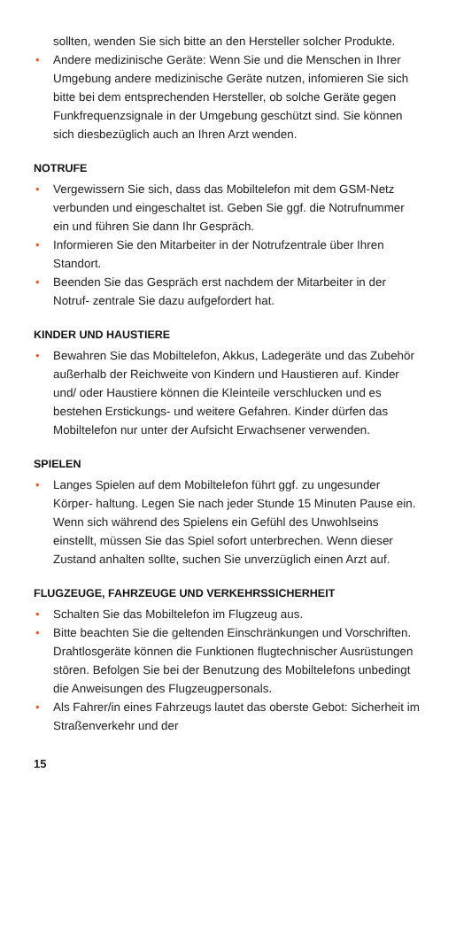sollten, wenden Sie sich bitte an den Hersteller solcher Produkte.
• Andere medizinische Geräte: Wenn Sie und die Menschen in Ihrer Umgebung andere medizinische Geräte nutzen, infomieren Sie sich bitte bei dem entsprechenden Her­steller, ob solche Geräte gegen Funkfrequenzsignale in der Umgebung geschützt sind. Sie können sich diesbezüglich auch an Ihren Arzt wenden.
NOTRUFE
• Vergewissern Sie sich, dass das Mobiltelefon mit dem GSM-Netz verbunden und eingeschaltet ist. Geben Sie ggf. die Notrufnummer ein und führen Sie dann Ihr Gespräch.
• Informieren Sie den Mitarbeiter in der Notrufzentrale über Ihren Standort.
• Beenden Sie das Gespräch erst nachdem der Mitarbeiter in der Notruf- zentrale Sie dazu aufgefordert hat.
KINDER UND HAUSTIERE
• Bewahren Sie das Mobiltelefon, Akkus, Ladegeräte und das Zubehör außerhalb der Reichweite von Kindern und Haustieren auf. Kinder und/ oder Haustiere können die Kleinteile verschlucken und es bestehen Erstickungs- und weitere Gefahren. Kinder dürfen das Mobiltelefon nur unter der Aufsicht Erwachsener verwenden.
SPIELEN
• Langes Spielen auf dem Mobiltelefon führt ggf. zu ungesunder Körper- haltung. Legen Sie nach jeder Stunde 15 Minuten Pause ein. Wenn sich während des Spielens ein Gefühl des Unwohlseins einstellt, müssen Sie das Spiel sofort unterbrechen. Wenn dieser Zustand anhalten sollte, suchen Sie unverzüglich einen Arzt auf.
FLUGZEUGE, FAHRZEUGE UND VERKEHRSSICHERHEIT
• Schalten Sie das Mobiltelefon im Flugzeug aus.
• Bitte beachten Sie die geltenden Einschränkungen und Vorschriften. Drahtlosgeräte können die Funktionen flugtechnischer Ausrüstungen stören. Befolgen Sie bei der Benutzung des Mobiltelefons unbedingt die Anweisungen des Flugzeugpersonals.
• Als Fahrer/in eines Fahrzeugs lautet das oberste Gebot: Sicherheit im Straßenverkehr und der
15